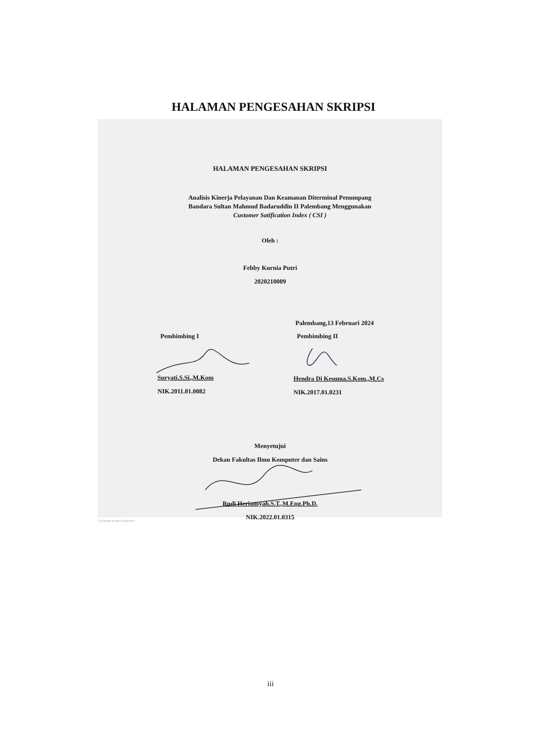HALAMAN PENGESAHAN SKRIPSI
HALAMAN PENGESAHAN SKRIPSI
Analisis Kinerja Pelayanan Dan Keamanan Diterminal Penumpang
Bandara Sultan Mahmud Badaruddin II Palembang Menggunakan
Customer Satification Index ( CSI )
Oleh :
Febby Kurnia Putri
2020210009
Palembang,13 Februari 2024
Pembimbing I Pembimbing II
Suryati.S.Si.,M.Kom Hendra Di Kesuma.S.Kom.,M.Cs
NIK.2011.01.0082 NIK.2017.01.0231
Menyetujui
Dekan Fakultas Ilmu Komputer dan Sains
Rudi Heriansyah.S.T.,M.Eng.Ph.D.
NIK.2022.01.0315
CS Dipindai dengan CamScanner
iii